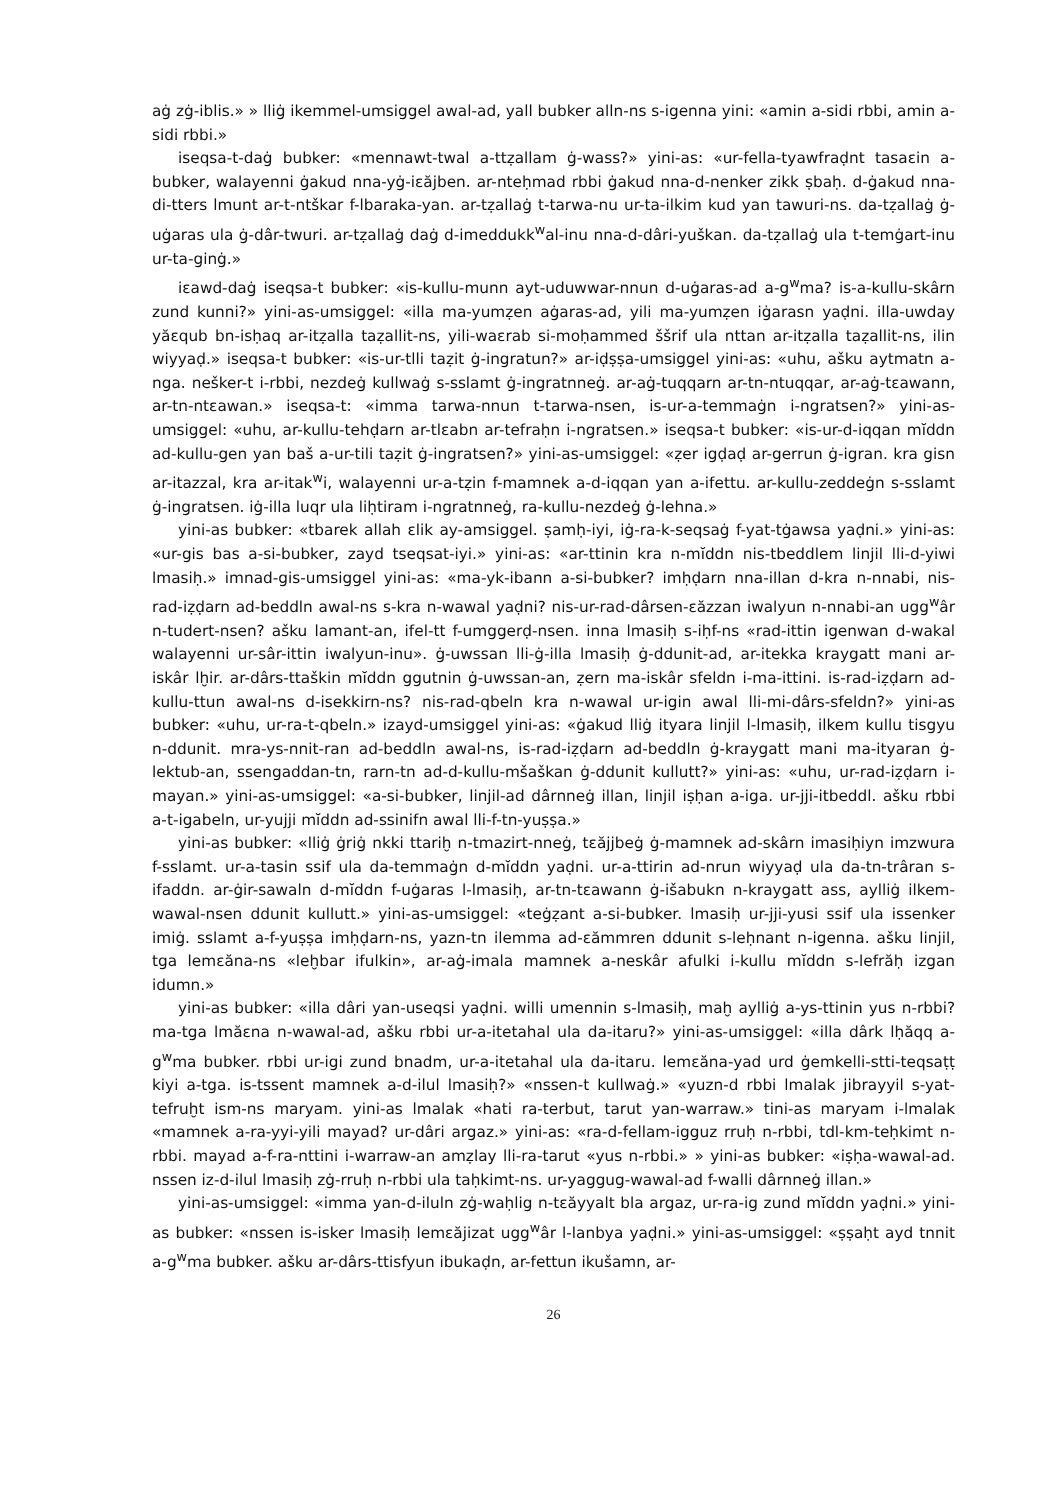aġ zġ-iblis.» » lliġ ikemmel-umsiggel awal-ad, yall bubker alln-ns s-igenna yini: «amin a-sidi rbbi, amin a-sidi rbbi.»
iseqsa-t-daġ bubker: «mennawt-twal a-ttẓallam ġ-wass?» yini-as: «ur-fella-tyawfraḍnt tasaɛin a-bubker, walayenni ġakud nna-yġ-iɛăjben. ar-nteḥmad rbbi ġakud nna-d-nenker zikk ṣbaḥ. d-ġakud nna-di-tters lmunt ar-t-ntškar f-lbaraka-yan. ar-tẓallaġ t-tarwa-nu ur-ta-ilkim kud yan tawuri-ns. da-tẓallaġ ġ-uġaras ula ġ-dâr-twuri. ar-tẓallaġ daġ d-imeddukk<sup>w</sup>al-inu nna-d-dâri-yuškan. da-tẓallaġ ula t-temġart-inu ur-ta-ginġ.»
iɛawd-daġ iseqsa-t bubker: «is-kullu-munn ayt-uduwwar-nnun d-uġaras-ad a-g<sup>w</sup>ma? is-a-kullu-skârn zund kunni?» yini-as-umsiggel: «illa ma-yumẓen aġaras-ad, yili ma-yumẓen iġarasn yaḍni. illa-uwday yăɛqub bn-isḥaq ar-itẓalla taẓallit-ns, yili-waɛrab si-moḥammed ššrif ula nttan ar-itẓalla taẓallit-ns, ilin wiyyaḍ.» iseqsa-t bubker: «is-ur-tlli taẓit ġ-ingratun?» ar-iḍṣṣa-umsiggel yini-as: «uhu, ašku aytmatn a-nga. nešker-t i-rbbi, nezdeġ kullwaġ s-sslamt ġ-ingratnneġ. ar-aġ-tuqqarn ar-tn-ntuqqar, ar-aġ-tɛawann, ar-tn-ntɛawan.» iseqsa-t: «imma tarwa-nnun t-tarwa-nsen, is-ur-a-temmaġn i-ngratsen?» yini-as-umsiggel: «uhu, ar-kullu-tehḍarn ar-tlɛabn ar-tefraḥn i-ngratsen.» iseqsa-t bubker: «is-ur-d-iqqan mĭddn ad-kullu-gen yan baš a-ur-tili taẓit ġ-ingratsen?» yini-as-umsiggel: «ẓer igḍaḍ ar-gerrun ġ-igran. kra gisn ar-itazzal, kra ar-itak<sup>w</sup>i, walayenni ur-a-tẓin f-mamnek a-d-iqqan yan a-ifettu. ar-kullu-zeddeġn s-sslamt ġ-ingratsen. iġ-illa luqr ula liḥtiram i-ngratnneġ, ra-kullu-nezdeġ ġ-lehna.»
yini-as bubker: «tbarek allah ɛlik ay-amsiggel. ṣamḥ-iyi, iġ-ra-k-seqsaġ f-yat-tġawsa yaḍni.» yini-as: «ur-gis bas a-si-bubker, zayd tseqsat-iyi.» yini-as: «ar-ttinin kra n-mĭddn nis-tbeddlem linjil lli-d-yiwi lmasiḥ.» imnad-gis-umsiggel yini-as: «ma-yk-ibann a-si-bubker? imḥḍarn nna-illan d-kra n-nnabi, nis-rad-iẓḍarn ad-beddln awal-ns s-kra n-wawal yaḍni? nis-ur-rad-dârsen-ɛăzzan iwalyun n-nnabi-an ugg<sup>w</sup>âr n-tudert-nsen? ašku lamant-an, ifel-tt f-umggerḍ-nsen. inna lmasiḥ s-iḥf-ns «rad-ittin igenwan d-wakal walayenni ur-sâr-ittin iwalyun-inu». ġ-uwssan lli-ġ-illa lmasiḥ ġ-ddunit-ad, ar-itekka kraygatt mani ar-iskâr lḫir. ar-dârs-ttaškin mĭddn ggutnin ġ-uwssan-an, ẓern ma-iskâr sfeldn i-ma-ittini. is-rad-iẓḍarn ad-kullu-ttun awal-ns d-isekkirn-ns? nis-rad-qbeln kra n-wawal ur-igin awal lli-mi-dârs-sfeldn?» yini-as bubker: «uhu, ur-ra-t-qbeln.» izayd-umsiggel yini-as: «ġakud lliġ ityara linjil l-lmasiḥ, ilkem kullu tisgyu n-ddunit. mra-ys-nnit-ran ad-beddln awal-ns, is-rad-iẓḍarn ad-beddln ġ-kraygatt mani ma-ityaran ġ-lektub-an, ssengaddan-tn, rarn-tn ad-d-kullu-mšaškan ġ-ddunit kullutt?» yini-as: «uhu, ur-rad-iẓḍarn i-mayan.» yini-as-umsiggel: «a-si-bubker, linjil-ad dârnneġ illan, linjil iṣḥan a-iga. ur-jji-itbeddl. ašku rbbi a-t-igabeln, ur-yujji mĭddn ad-ssinifn awal lli-f-tn-yuṣṣa.»
yini-as bubker: «lliġ ġriġ nkki ttariḫ n-tmazirt-nneġ, tɛăjjbeġ ġ-mamnek ad-skârn imasiḥiyn imzwura f-sslamt. ur-a-tasin ssif ula da-temmaġn d-mĭddn yaḍni. ur-a-ttirin ad-nrun wiyyaḍ ula da-tn-trâran s-ifaddn. ar-ġir-sawaln d-mĭddn f-uġaras l-lmasiḥ, ar-tn-tɛawann ġ-išabukn n-kraygatt ass, aylliġ ilkem-wawal-nsen ddunit kullutt.» yini-as-umsiggel: «teġẓant a-si-bubker. lmasiḥ ur-jji-yusi ssif ula issenker imiġ. sslamt a-f-yuṣṣa imḥḍarn-ns, yazn-tn ilemma ad-ɛămmren ddunit s-leḥnant n-igenna. ašku linjil, tga lemɛăna-ns «leḫbar ifulkin», ar-aġ-imala mamnek a-neskâr afulki i-kullu mĭddn s-lefrăḥ izgan idumn.»
yini-as bubker: «illa dâri yan-useqsi yaḍni. willi umennin s-lmasiḥ, maḫ aylliġ a-ys-ttinin yus n-rbbi? ma-tga lmăɛna n-wawal-ad, ašku rbbi ur-a-itetahal ula da-itaru?» yini-as-umsiggel: «illa dârk lḥăqq a-g<sup>w</sup>ma bubker. rbbi ur-igi zund bnadm, ur-a-itetahal ula da-itaru. lemɛăna-yad urd ġemkelli-stti-teqsaṭṭ kiyi a-tga. is-tssent mamnek a-d-ilul lmasiḥ?» «nssen-t kullwaġ.» «yuzn-d rbbi lmalak jibrayyil s-yat-tefruḫt ism-ns maryam. yini-as lmalak «hati ra-terbut, tarut yan-warraw.» tini-as maryam i-lmalak «mamnek a-ra-yyi-yili mayad? ur-dâri argaz.» yini-as: «ra-d-fellam-igguz rruḥ n-rbbi, tdl-km-teḥkimt n-rbbi. mayad a-f-ra-nttini i-warraw-an amẓlay lli-ra-tarut «yus n-rbbi.» » yini-as bubker: «iṣḥa-wawal-ad. nssen iz-d-ilul lmasiḥ zġ-rruḥ n-rbbi ula taḥkimt-ns. ur-yaggug-wawal-ad f-walli dârnneġ illan.»
yini-as-umsiggel: «imma yan-d-iluln zġ-waḥlig n-tɛăyyalt bla argaz, ur-ra-ig zund mĭddn yaḍni.» yini-as bubker: «nssen is-isker lmasiḥ lemɛăjizat ugg<sup>w</sup>âr l-lanbya yaḍni.» yini-as-umsiggel: «ṣṣaḥt ayd tnnit a-g<sup>w</sup>ma bubker. ašku ar-dârs-ttisfyun ibukaḍn, ar-fettun ikušamn, ar-
26